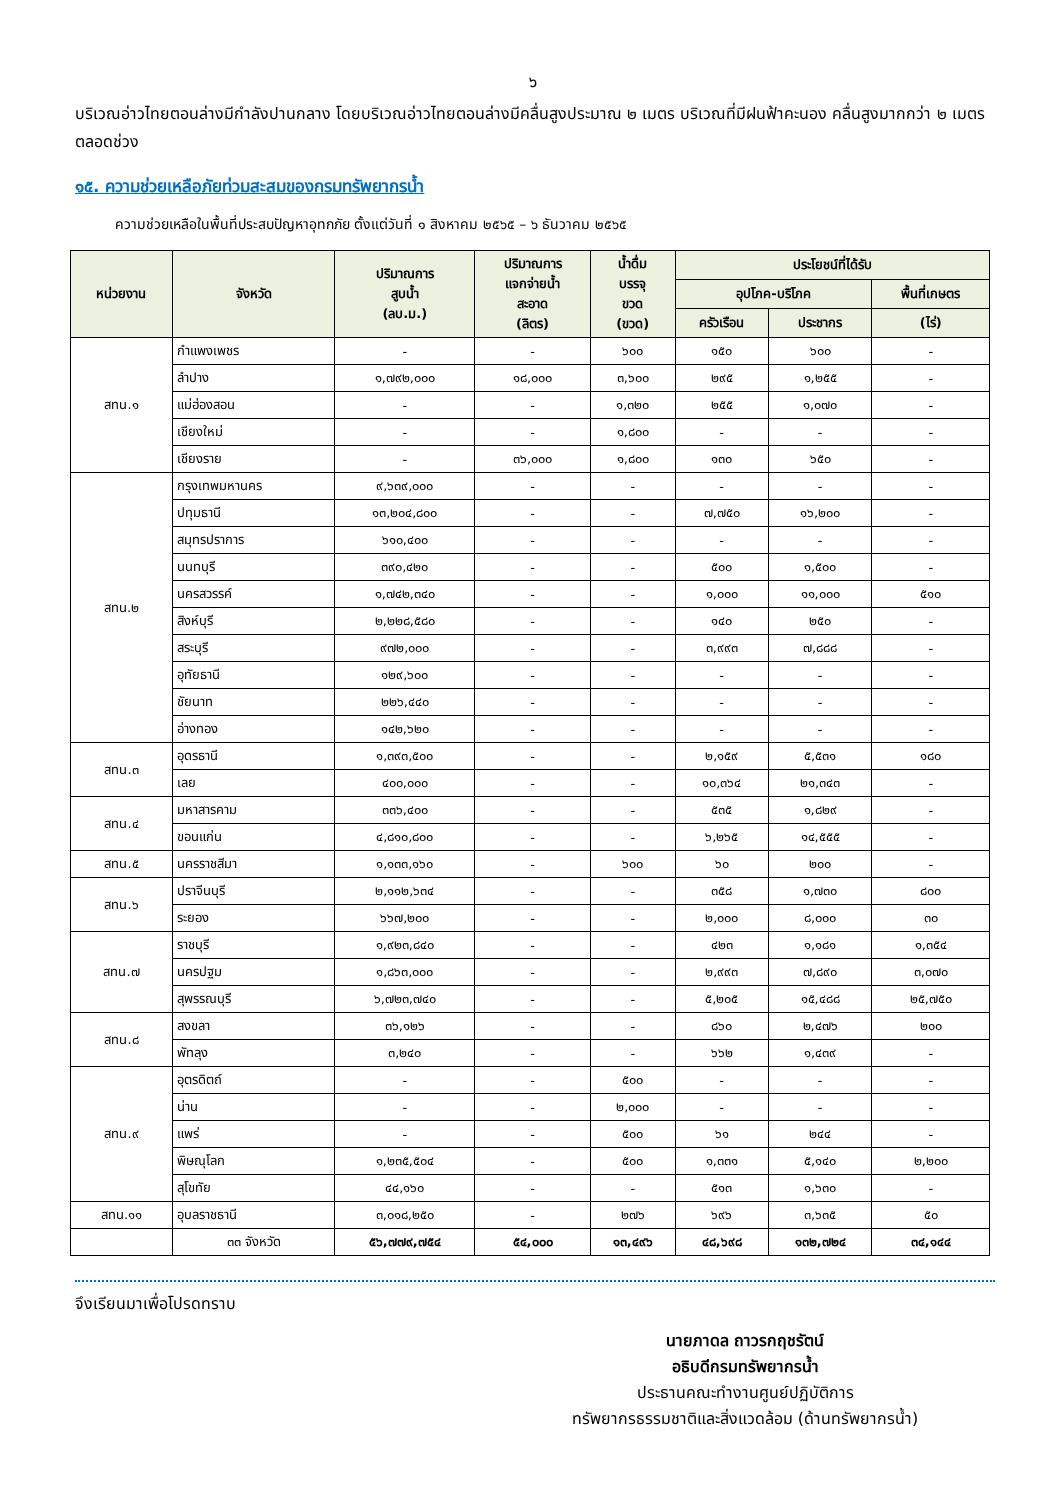๖
บริเวณอ่าวไทยตอนล่างมีกำลังปานกลาง โดยบริเวณอ่าวไทยตอนล่างมีคลื่นสูงประมาณ ๒ เมตร บริเวณที่มีฝนฟ้าคะนอง คลื่นสูงมากกว่า ๒ เมตร ตลอดช่วง
๑๕. ความช่วยเหลือภัยท่วมสะสมของกรมทรัพยากรน้ำ
ความช่วยเหลือในพื้นที่ประสบปัญหาอุทกภัย ตั้งแต่วันที่ ๑ สิงหาคม ๒๕๖๕ – ๖ ธันวาคม ๒๕๖๕
| หน่วยงาน | จังหวัด | ปริมาณการ สูบน้ำ (ลบ.ม.) | ปริมาณการ แจกจ่ายน้ำ สะอาด (ลิตร) | น้ำดื่ม บรรจุ ขวด (ขวด) | ประโยชน์ที่ได้รับ | | |
| --- | --- | --- | --- | --- | --- | --- | --- |
| | | | | | อุปโภค-บริโภค | | พื้นที่เกษตร |
| | | | | | ครัวเรือน | ประชากร | (ไร่) |
| สทน.๑ | กำแพงเพชร | - | - | ๖๐๐ | ๑๕๐ | ๖๐๐ | - |
| | ลำปาง | ๑,๗๙๒,๐๐๐ | ๑๘,๐๐๐ | ๓,๖๐๐ | ๒๙๕ | ๑,๒๕๕ | - |
| | แม่ฮ่องสอน | - | - | ๑,๓๒๐ | ๒๕๕ | ๑,๐๗๐ | - |
| | เชียงใหม่ | - | - | ๑,๘๐๐ | - | - | - |
| | เชียงราย | - | ๓๖,๐๐๐ | ๑,๘๐๐ | ๑๓๐ | ๖๕๐ | - |
| สทน.๒ | กรุงเทพมหานคร | ๙,๖๓๙,๐๐๐ | - | - | - | - | - |
| | ปทุมธานี | ๑๓,๒๐๔,๘๐๐ | - | - | ๗,๗๕๐ | ๑๖,๒๐๐ | - |
| | สมุทรปราการ | ๖๑๐,๔๐๐ | - | - | - | - | - |
| | นนทบุรี | ๓๙๐,๔๒๐ | - | - | ๕๐๐ | ๑,๕๐๐ | - |
| | นครสวรรค์ | ๑,๗๔๒,๓๔๐ | - | - | ๑,๐๐๐ | ๑๑,๐๐๐ | ๕๑๐ |
| | สิงห์บุรี | ๒,๒๒๘,๕๘๐ | - | - | ๑๔๐ | ๒๕๐ | - |
| | สระบุรี | ๙๗๒,๐๐๐ | - | - | ๓,๙๙๓ | ๗,๘๘๘ | - |
| | อุทัยธานี | ๑๒๙,๖๐๐ | - | - | - | - | - |
| | ชัยนาท | ๒๒๖,๔๔๐ | - | - | - | - | - |
| | อ่างทอง | ๑๔๒,๖๒๐ | - | - | - | - | - |
| สทน.๓ | อุดรธานี | ๑,๓๙๓,๕๐๐ | - | - | ๒,๑๕๙ | ๕,๕๓๑ | ๑๘๐ |
| | เลย | ๔๐๐,๐๐๐ | - | - | ๑๐,๓๖๔ | ๒๑,๓๔๓ | - |
| สทน.๔ | มหาสารคาม | ๓๓๖,๔๐๐ | - | - | ๕๓๕ | ๑,๘๒๙ | - |
| | ขอนแก่น | ๔,๘๑๐,๘๐๐ | - | - | ๖,๒๖๕ | ๑๔,๕๕๕ | - |
| สทน.๕ | นครราชสีมา | ๑,๑๓๓,๑๖๐ | - | ๖๐๐ | ๖๐ | ๒๐๐ | - |
| สทน.๖ | ปราจีนบุรี | ๒,๑๑๒,๖๓๔ | - | - | ๓๕๘ | ๑,๗๓๐ | ๘๐๐ |
| | ระยอง | ๖๖๗,๒๐๐ | - | - | ๒,๐๐๐ | ๘,๐๐๐ | ๓๐ |
| สทน.๗ | ราชบุรี | ๑,๙๒๓,๘๔๐ | - | - | ๔๒๓ | ๑,๑๘๑ | ๑,๓๕๔ |
| | นครปฐม | ๑,๘๖๓,๐๐๐ | - | - | ๒,๙๙๓ | ๗,๘๙๐ | ๓,๐๗๐ |
| | สุพรรณบุรี | ๖,๗๒๓,๗๔๐ | - | - | ๕,๒๐๕ | ๑๕,๔๘๘ | ๒๕,๗๕๐ |
| สทน.๘ | สงขลา | ๓๖,๑๒๖ | - | - | ๘๖๐ | ๒,๔๗๖ | ๒๐๐ |
| | พัทลุง | ๓,๒๔๐ | - | - | ๖๖๒ | ๑,๔๓๙ | - |
| สทน.๙ | อุตรดิตถ์ | - | - | ๕๐๐ | - | - | - |
| | น่าน | - | - | ๒,๐๐๐ | - | - | - |
| | แพร่ | - | - | ๕๐๐ | ๖๑ | ๒๔๔ | - |
| | พิษณุโลก | ๑,๒๓๕,๕๐๔ | - | ๕๐๐ | ๑,๓๓๑ | ๕,๑๔๐ | ๒,๒๐๐ |
| | สุโขทัย | ๔๔,๑๖๐ | - | - | ๕๑๓ | ๑,๖๓๐ | - |
| สทน.๑๑ | อุบลราชธานี | ๓,๐๑๘,๒๕๐ | - | ๒๗๖ | ๖๙๖ | ๓,๖๓๕ | ๕๐ |
| | ๓๓ จังหวัด | ๕๖,๗๗๙,๗๕๔ | ๕๔,๐๐๐ | ๑๓,๔๙๖ | ๔๘,๖๙๘ | ๑๓๒,๗๒๔ | ๓๔,๑๔๔ |
จึงเรียนมาเพื่อโปรดทราบ
นายภาดล ถาวรกฤชรัตน์
อธิบดีกรมทรัพยากรน้ำ
ประธานคณะทำงานศูนย์ปฏิบัติการ
ทรัพยากรธรรมชาติและสิ่งแวดล้อม (ด้านทรัพยากรน้ำ)